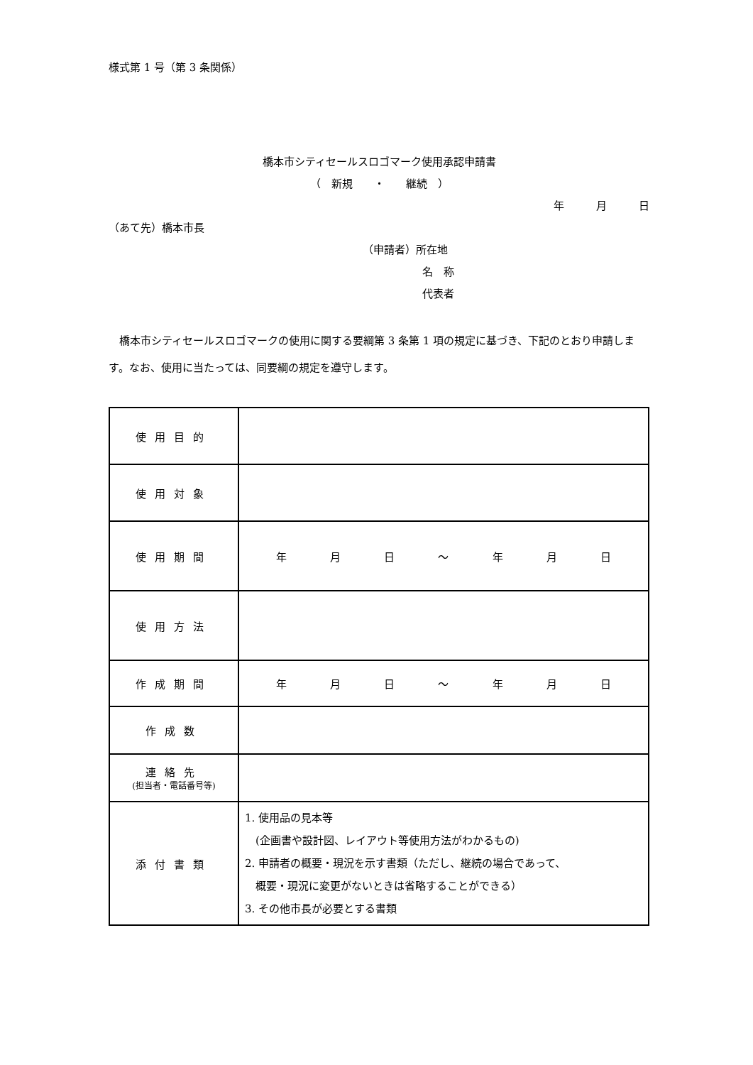様式第 1 号（第 3 条関係）
橋本市シティセールスロゴマーク使用承認申請書
（　新規　　・　　継続　）
年　　　月　　　日
（あて先）橋本市長
（申請者）所在地
名　称
代表者
　橋本市シティセールスロゴマークの使用に関する要綱第 3 条第 1 項の規定に基づき、下記のとおり申請します。なお、使用に当たっては、同要綱の規定を遵守します。
| 使用目的 | |
| 使用対象 | |
| 使用期間 | 年 月 日 ～ 年 月 日 |
| 使用方法 | |
| 作成期間 | 年 月 日 ～ 年 月 日 |
| 作成数 | |
| 連絡先 (担当者・電話番号等) | |
| 添付書類 | 1. 使用品の見本等 (企画書や設計図、レイアウト等使用方法がわかるもの) 2. 申請者の概要・現況を示す書類（ただし、継続の場合であって、 概要・現況に変更がないときは省略することができる） 3. その他市長が必要とする書類 |